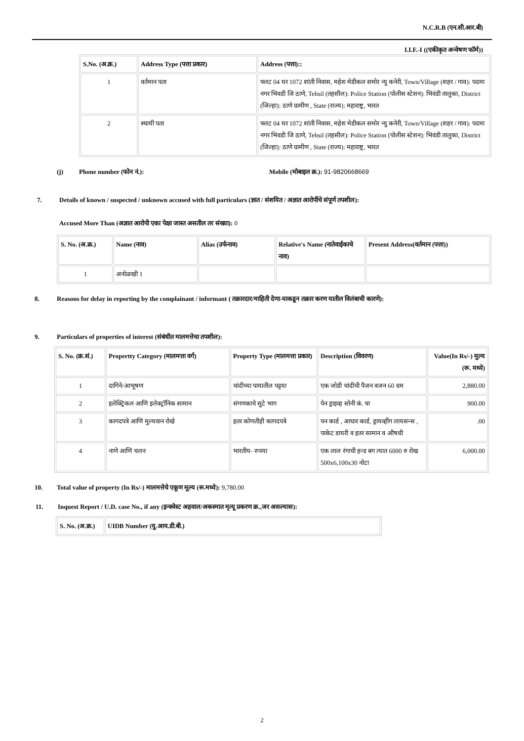N.C.R.B (एन.सी.आर.बी)
I.I.F.-I ((एकीकृत अन्वेषण फॉर्म))
| S.No. (अ.क्र.) | Address Type (पत्ता प्रकार) | Address (पत्ता):: |
| --- | --- | --- |
| 1 | वर्तमान पता | फ्लट 04 घर 1072 शांती निवास, महेश मेडीकल समोर न्यु कनेरी, Town/Village (शहर / गाव): पदमा नगर भिवडी जि ठाणे, Tehsil (तहसील): Police Station (पोलीस स्टेशन): भिवंडी तालुका, District (जिल्हा): ठाणे ग्रामीण , State (राज्य): महाराष्ट्र, भारत |
| 2 | स्थायी पता | फ्लट 04 घर 1072 शांती निवास, महेश मेडीकल समोर न्यु कनेरी, Town/Village (शहर / गाव): पदमा नगर भिवडी जि ठाणे, Tehsil (तहसील): Police Station (पोलीस स्टेशन): भिवंडी तालुका, District (जिल्हा): ठाणे ग्रामीण , State (राज्य): महाराष्ट्र, भारत |
(j) Phone number (फोन नं.): Mobile (मोबाइल क्र.): 91-9820668669
7. Details of known / suspected / unknown accused with full particulars (ज्ञात / संशयित / अज्ञात आरोपींचे संपूर्ण तपशील):
Accused More Than (अज्ञात आरोपी एका पेक्षा जास्त असतील तर संख्या): 0
| S. No. (अ.क्र.) | Name (नाव) | Alias (उर्फनाव) | Relative's Name (नातेवाईकाचे नाव) | Present Address(वर्तमान (पत्ता)) |
| --- | --- | --- | --- | --- |
| 1 | अनोळखी 1 | | | |
8. Reasons for delay in reporting by the complainant / informant ( तक्रारदार/माहिती देणा-याकडून तक्रार करण यातील विलंबाची कारणे):
9. Particulars of properties of interest (संबंधीत मालमत्तेचा तपशील):
| S. No. (क्र.सं.) | Propertty Category (मालमत्ता वर्ग) | Property Type (मालमत्ता प्रकार) | Description (विवरण) | Value(In Rs/-) मुल्य (रू. मध्ये) |
| --- | --- | --- | --- | --- |
| 1 | दागिने/आभूषण | चांदीच्या पायातील पट्टया | एक जोडी चांदीची पैजन वजन 60 ग्रम | 2,880.00 |
| 2 | इलेक्ट्रिकल आणि इलेक्ट्रॉनिक सामान | संगणकाचे सुटे भाग | पेन ड्राइव्ह सोनी कं. चा | 900.00 |
| 3 | कागदपत्रे आणि मुल्यवान रोखे | इतर कोणतीही कागदपत्रे | पन कार्ड , आधार कार्ड, ड्रायव्हींग लायसन्स , पाकेट डायरी व इतर सामान व औषधी | .00 |
| 4 | नाणे आणि चलन | भारतीय- रुपया | एक लाल रंगाची हन्ड बग त्यात 6000 रु रोख 500x6,100x30 नोटा | 6,000.00 |
10. Total value of property (In Rs/-) मालमत्तेचे एकूण मूल्य (रू.मध्ये): 9,780.00
11. Inquest Report / U.D. case No., if any (इन्क्वेस्ट अहवाल/अकस्मात मृत्यू प्रकरण क्र.,जर असल्यास):
| S. No. (अ.क्र.) | UIDB Number (यु.आय.डी.बी.) |
| --- | --- |
2